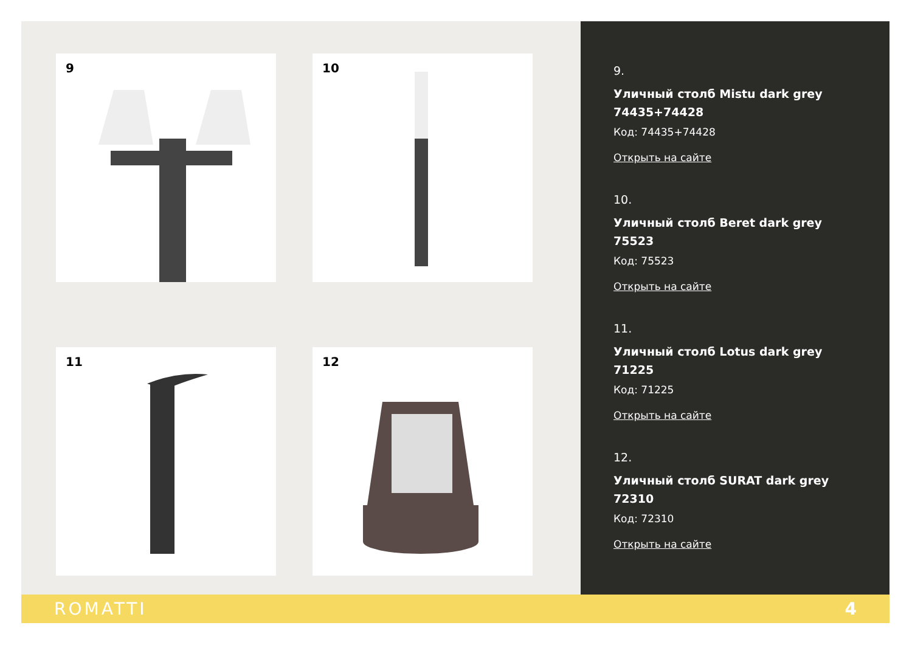9
10
11
12
9.
Уличный столб Mistu dark grey 74435+74428
Код: 74435+74428
Открыть на сайте
10.
Уличный столб Beret dark grey 75523
Код: 75523
Открыть на сайте
11.
Уличный столб Lotus dark grey 71225
Код: 71225
Открыть на сайте
12.
Уличный столб SURAT dark grey 72310
Код: 72310
Открыть на сайте
ROMATTI 4